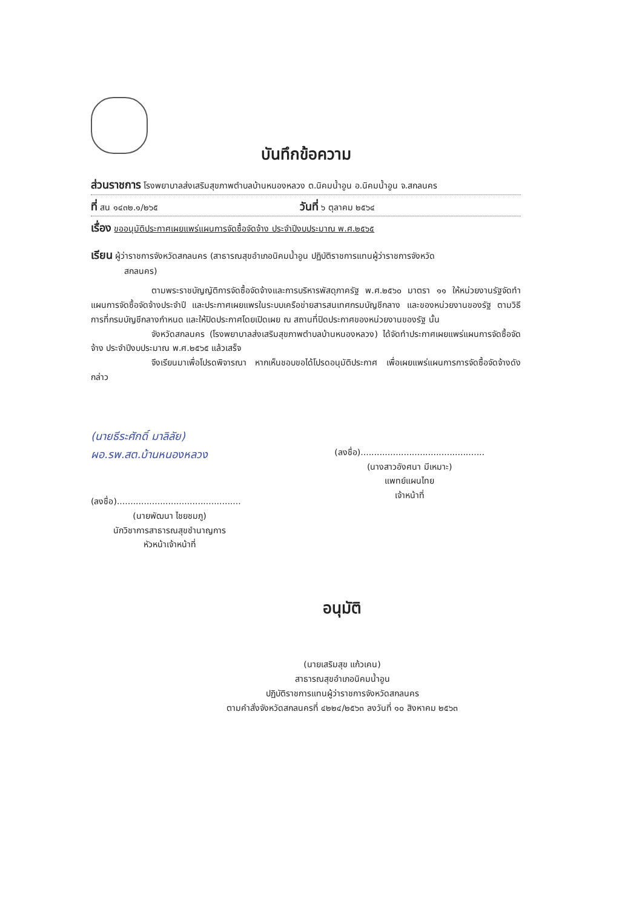บันทึกข้อความ
ส่วนราชการ โรงพยาบาลส่งเสริมสุขภาพตำบลบ้านหนองหลวง ต.นิคมน้ำอูน อ.นิคมน้ำอูน จ.สกลนคร
ที่ สน ๑๔๓๒.๑/๒๖๕ วันที่ ๖ ตุลาคม ๒๕๖๔
เรื่อง ขออนุมัติประกาศเผยแพร่แผนการจัดซื้อจัดจ้าง ประจำปีงบประมาณ พ.ศ.๒๕๖๕
เรียน ผู้ว่าราชการจังหวัดสกลนคร (สาธารณสุขอำเภอนิคมน้ำอูน ปฏิบัติราชการแทนผู้ว่าราชการจังหวัด
สกลนคร)
ตามพระราชบัญญัติการจัดซื้อจัดจ้างและการบริหารพัสดุภาครัฐ พ.ศ.๒๕๖๐ มาตรา ๑๑ ให้หน่วยงานรัฐจัดทำแผนการจัดซื้อจัดจ้างประจำปี และประกาศเผยแพรในระบบเครือข่ายสารสนเทศกรมบัญชีกลาง และของหน่วยงานของรัฐ ตามวิธีการที่กรมบัญชีกลางกำหนด และให้ปิดประกาศโดยเปิดเผย ณ สถานที่ปิดประกาศของหน่วยงานของรัฐ นั้น
จังหวัดสกลนคร (โรงพยาบาลส่งเสริมสุขภาพตำบลบ้านหนองหลวง) ได้จัดทำประกาศเผยแพร่แผนการจัดซื้อจัดจ้าง ประจำปีงบประมาณ พ.ศ.๒๕๖๕ แล้วเสร็จ
จึงเรียนมาเพื่อโปรดพิจารณา หากเห็นชอบขอได้โปรดอนุมัติประกาศ เพื่อเผยแพร่แผนการการจัดซื้อจัดจ้างดังกล่าว
(นายธีระศักดิ์ มาลิลัย)
ผอ.รพ.สต.บ้านหนองหลวง
(ลงชื่อ)..............................................
(นายพัฒนา ไชยชมภู)
นักวิชาการสาธารณสุขชำนาญการ
หัวหน้าเจ้าหน้าที่
(ลงชื่อ)..............................................
(นางสาวอังศนา มีเหมาะ)
แพทย์แผนไทย
เจ้าหน้าที่
อนุมัติ
(นายเสริมสุข แก้วเคน)
สาธารณสุขอำเภอนิคมน้ำอูน
ปฏิบัติราชการแทนผู้ว่าราชการจังหวัดสกลนคร
ตามคำสั่งจังหวัดสกลนครที่ ๔๒๒๔/๒๕๖๓ ลงวันที่ ๑๐ สิงหาคม ๒๕๖๓